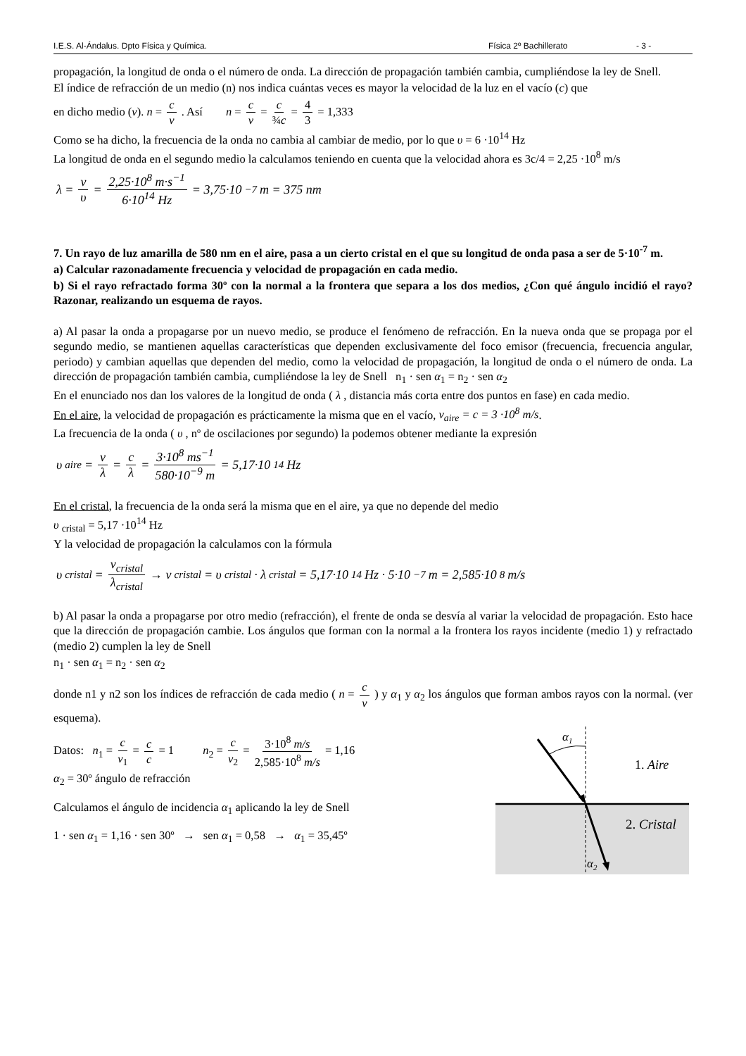I.E.S. Al-Ándalus. Dpto Física y Química. Física 2º Bachillerato - 3 -
propagación, la longitud de onda o el número de onda. La dirección de propagación también cambia, cumpliéndose la ley de Snell.
El índice de refracción de un medio (n) nos indica cuántas veces es mayor la velocidad de la luz en el vacío (c) que
en dicho medio (v). n = c v . Así n = c v = c ¾c = 4 3 = 1,333
Como se ha dicho, la frecuencia de la onda no cambia al cambiar de medio, por lo que υ = 6 ·10<sup>14</sup> Hz
La longitud de onda en el segundo medio la calculamos teniendo en cuenta que la velocidad ahora es 3c/4 = 2,25 ·10<sup>8</sup> m/s
λ = v υ = 2,25·10<sup>8</sup> m·s<sup>−1</sup> 6·10<sup>14</sup> Hz = 3,75·10<sup>−7</sup> m = 375 nm
7. Un rayo de luz amarilla de 580 nm en el aire, pasa a un cierto cristal en el que su longitud de onda pasa a ser de 5·10<sup>-7</sup> m.
a) Calcular razonadamente frecuencia y velocidad de propagación en cada medio.
b) Si el rayo refractado forma 30º con la normal a la frontera que separa a los dos medios, ¿Con qué ángulo incidió el rayo? Razonar, realizando un esquema de rayos.
a) Al pasar la onda a propagarse por un nuevo medio, se produce el fenómeno de refracción. En la nueva onda que se propaga por el segundo medio, se mantienen aquellas características que dependen exclusivamente del foco emisor (frecuencia, frecuencia angular, periodo) y cambian aquellas que dependen del medio, como la velocidad de propagación, la longitud de onda o el número de onda. La dirección de propagación también cambia, cumpliéndose la ley de Snell n<sub>1</sub> · sen α<sub>1</sub> = n<sub>2</sub> · sen α<sub>2</sub>
En el enunciado nos dan los valores de la longitud de onda ( λ , distancia más corta entre dos puntos en fase) en cada medio.
En el aire, la velocidad de propagación es prácticamente la misma que en el vacío, v<sub>aire</sub> = c = 3 ·10<sup>8</sup> m/s.
La frecuencia de la onda ( υ , nº de oscilaciones por segundo) la podemos obtener mediante la expresión
υ<sub>aire</sub> = v λ = c λ = 3·10<sup>8</sup> ms<sup>−1</sup> 580·10<sup>−9</sup> m = 5,17·10<sup>14</sup> Hz
En el cristal, la frecuencia de la onda será la misma que en el aire, ya que no depende del medio
υ <sub>cristal</sub> = 5,17 ·10<sup>14</sup> Hz
Y la velocidad de propagación la calculamos con la fórmula
υ<sub>cristal</sub> = v<sub>cristal</sub> λ<sub>cristal</sub> → v<sub>cristal</sub> = υ<sub>cristal</sub> · λ<sub>cristal</sub> = 5,17·10<sup>14</sup> Hz · 5·10<sup>−7</sup> m = 2,585·10<sup>8</sup> m/s
b) Al pasar la onda a propagarse por otro medio (refracción), el frente de onda se desvía al variar la velocidad de propagación. Esto hace que la dirección de propagación cambie. Los ángulos que forman con la normal a la frontera los rayos incidente (medio 1) y refractado (medio 2) cumplen la ley de Snell
n<sub>1</sub> · sen α<sub>1</sub> = n<sub>2</sub> · sen α<sub>2</sub>
donde n1 y n2 son los índices de refracción de cada medio ( n = c v ) y α<sub>1</sub> y α<sub>2</sub> los ángulos que forman ambos rayos con la normal. (ver esquema).
Datos: n<sub>1</sub> = c v<sub>1</sub> = c c = 1 n<sub>2</sub> = c v<sub>2</sub> = 3·10<sup>8</sup> m/s 2,585·10<sup>8</sup> m/s = 1,16
α<sub>2</sub> = 30º ángulo de refracción
Calculamos el ángulo de incidencia α<sub>1</sub> aplicando la ley de Snell
1 · sen α<sub>1</sub> = 1,16 · sen 30º → sen α<sub>1</sub> = 0,58 → α<sub>1</sub> = 35,45º
α1
α2
1. Aire
2. Cristal